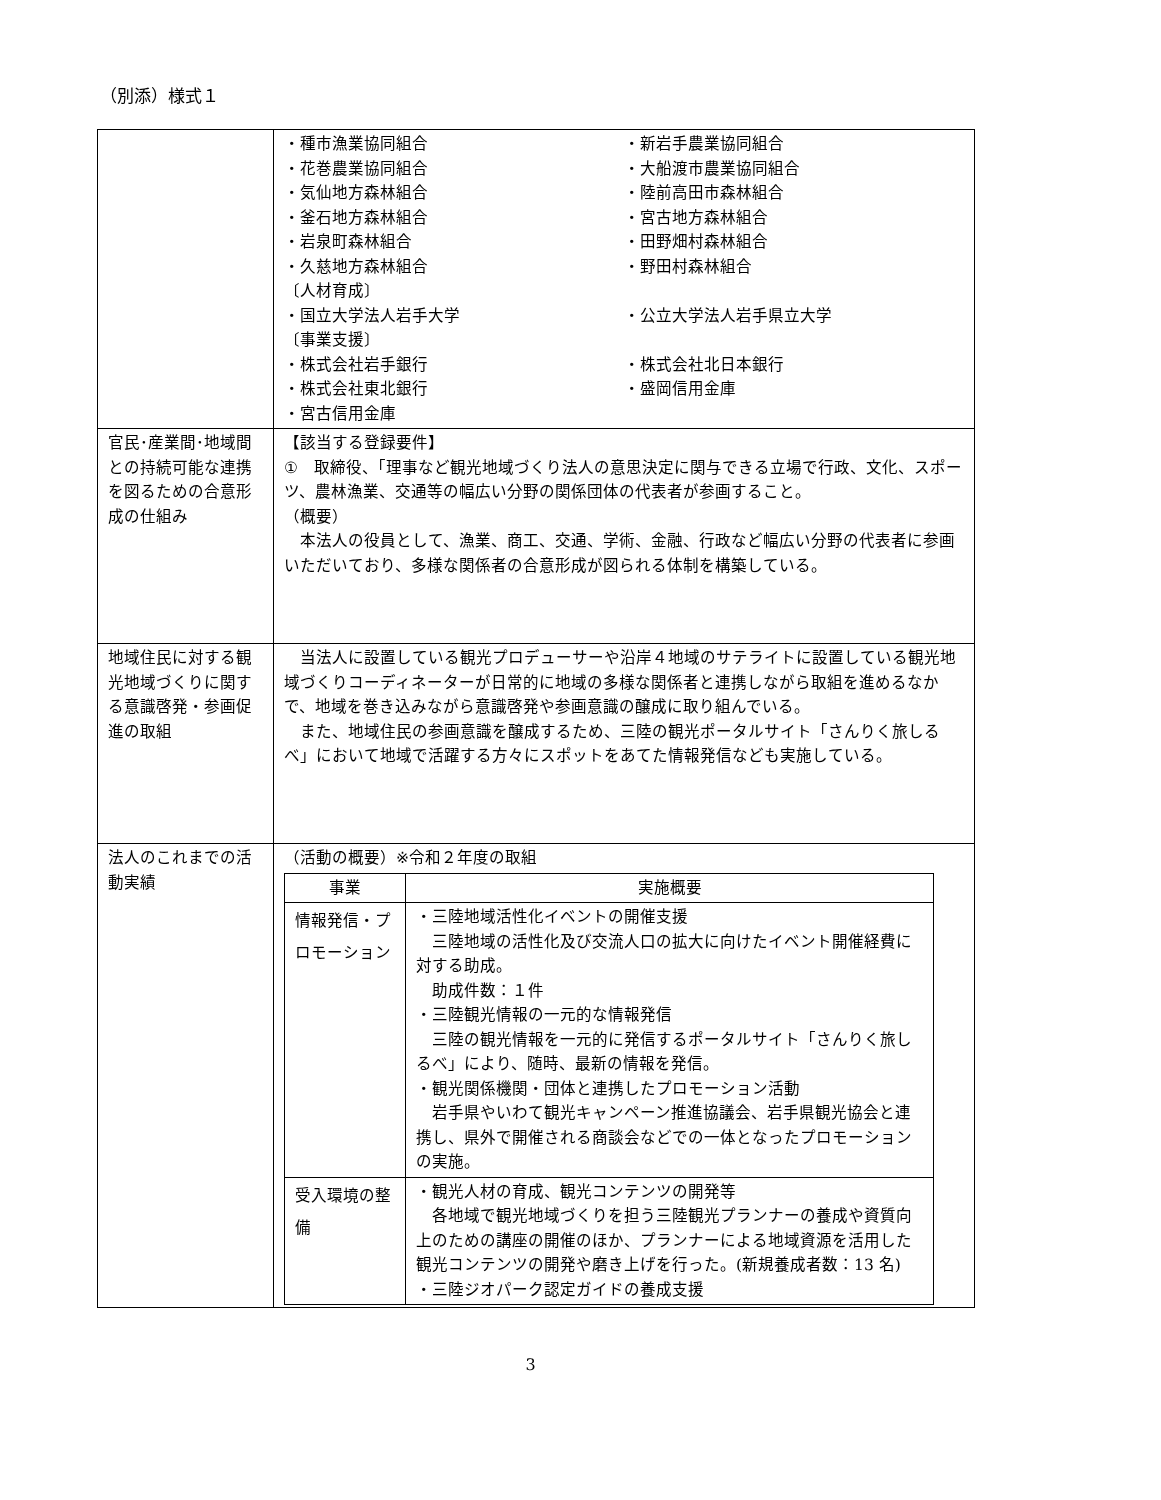（別添）様式１
| | ・種市漁業協同組合 ・新岩手農業協同組合 ・花巻農業協同組合 ・大船渡市農業協同組合 ・気仙地方森林組合 ・陸前高田市森林組合 ・釜石地方森林組合 ・宮古地方森林組合 ・岩泉町森林組合 ・田野畑村森林組合 ・久慈地方森林組合 ・野田村森林組合 〔人材育成〕 ・国立大学法人岩手大学 ・公立大学法人岩手県立大学 〔事業支援〕 ・株式会社岩手銀行 ・株式会社北日本銀行 ・株式会社東北銀行 ・盛岡信用金庫 ・宮古信用金庫 |
| 官民･産業間･地域間との持続可能な連携を図るための合意形成の仕組み | 【該当する登録要件】 ① 取締役、「理事など観光地域づくり法人の意思決定に関与できる立場で行政、文化、スポーツ、農林漁業、交通等の幅広い分野の関係団体の代表者が参画すること。 （概要） 本法人の役員として、漁業、商工、交通、学術、金融、行政など幅広い分野の代表者に参画いただいており、多様な関係者の合意形成が図られる体制を構築している。 |
| 地域住民に対する観光地域づくりに関する意識啓発・参画促進の取組 | 当法人に設置している観光プロデューサーや沿岸４地域のサテライトに設置している観光地域づくりコーディネーターが日常的に地域の多様な関係者と連携しながら取組を進めるなかで、地域を巻き込みながら意識啓発や参画意識の醸成に取り組んでいる。 また、地域住民の参画意識を醸成するため、三陸の観光ポータルサイト「さんりく旅しるべ」において地域で活躍する方々にスポットをあてた情報発信なども実施している。 |
| 法人のこれまでの活動実績 | （活動の概要）※令和２年度の取組 / 事業 / 実施概要 / / --- / --- / / 情報発信・プロモーション / ・三陸地域活性化イベントの開催支援 三陸地域の活性化及び交流人口の拡大に向けたイベント開催経費に対する助成。 助成件数：１件 ・三陸観光情報の一元的な情報発信 三陸の観光情報を一元的に発信するポータルサイト「さんりく旅しるべ」により、随時、最新の情報を発信。 ・観光関係機関・団体と連携したプロモーション活動 岩手県やいわて観光キャンペーン推進協議会、岩手県観光協会と連携し、県外で開催される商談会などでの一体となったプロモーションの実施。 / / 受入環境の整備 / ・観光人材の育成、観光コンテンツの開発等 各地域で観光地域づくりを担う三陸観光プランナーの養成や資質向上のための講座の開催のほか、プランナーによる地域資源を活用した観光コンテンツの開発や磨き上げを行った。(新規養成者数：13 名) ・三陸ジオパーク認定ガイドの養成支援 / |
3